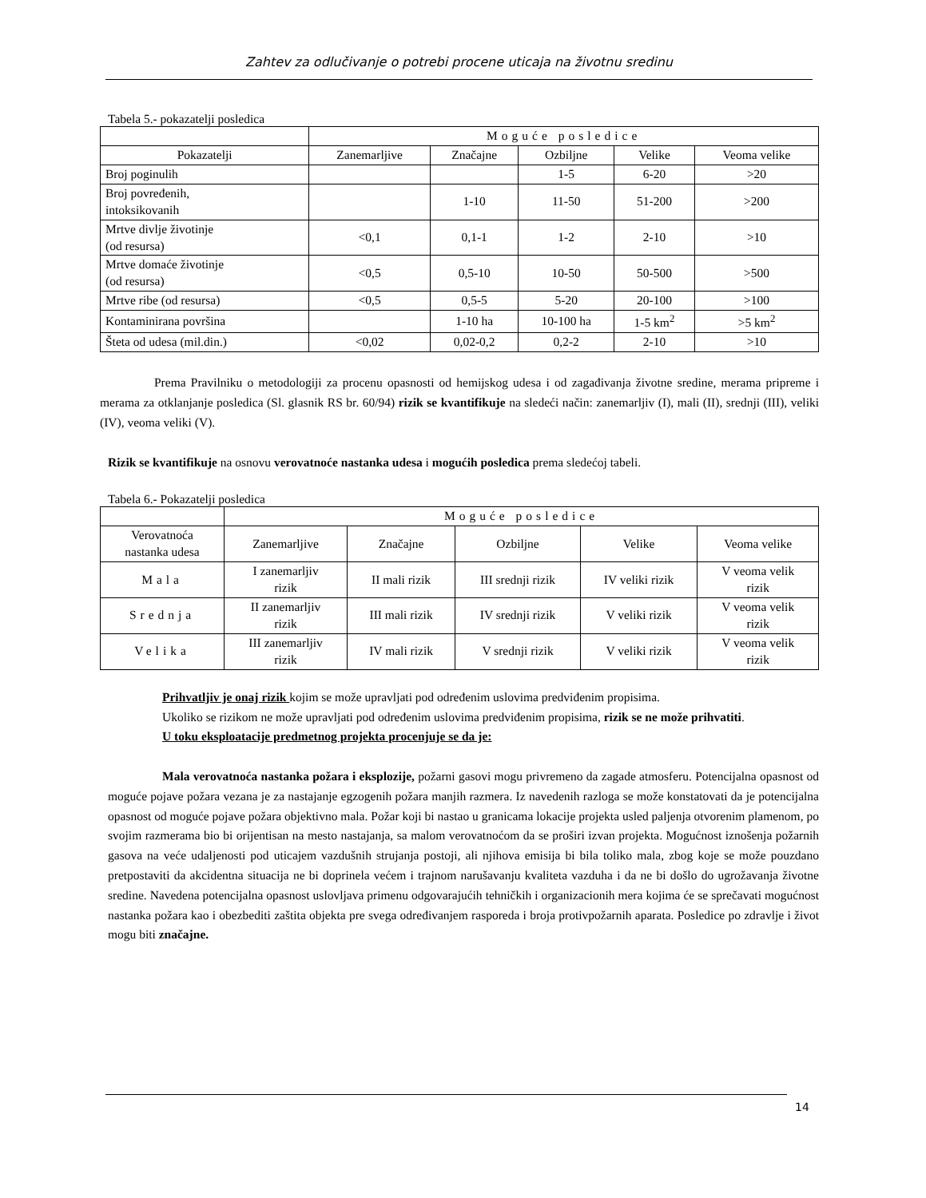Zahtev za odlučivanje o potrebi procene uticaja na životnu sredinu
Tabela 5.- pokazatelji posledica
| | Moguće posledice | | | | |
| Pokazatelji | Zanemarljive | Značajne | Ozbiljne | Velike | Veoma velike |
| Broj poginulih | | | 1-5 | 6-20 | >20 |
| Broj povređenih, intoksikovanih | | 1-10 | 11-50 | 51-200 | >200 |
| Mrtve divlje životinje (od resursa) | <0,1 | 0,1-1 | 1-2 | 2-10 | >10 |
| Mrtve domaće životinje (od resursa) | <0,5 | 0,5-10 | 10-50 | 50-500 | >500 |
| Mrtve ribe (od resursa) | <0,5 | 0,5-5 | 5-20 | 20-100 | >100 |
| Kontaminirana površina | | 1-10 ha | 10-100 ha | 1-5 km<sup>2</sup> | >5 km<sup>2</sup> |
| Šteta od udesa (mil.din.) | <0,02 | 0,02-0,2 | 0,2-2 | 2-10 | >10 |
Prema Pravilniku o metodologiji za procenu opasnosti od hemijskog udesa i od zagađivanja životne sredine, merama pripreme i merama za otklanjanje posledica (Sl. glasnik RS br. 60/94) rizik se kvantifikuje na sledeći način: zanemarljiv (I), mali (II), srednji (III), veliki (IV), veoma veliki (V).
Rizik se kvantifikuje na osnovu verovatnoće nastanka udesa i mogućih posledica prema sledećoj tabeli.
Tabela 6.- Pokazatelji posledica
| | Moguće posledice | | | | |
| Verovatnoća nastanka udesa | Zanemarljive | Značajne | Ozbiljne | Velike | Veoma velike |
| Mala | I zanemarljiv rizik | II mali rizik | III srednji rizik | IV veliki rizik | V veoma velik rizik |
| Srednja | II zanemarljiv rizik | III mali rizik | IV srednji rizik | V veliki rizik | V veoma velik rizik |
| Velika | III zanemarljiv rizik | IV mali rizik | V srednji rizik | V veliki rizik | V veoma velik rizik |
Prihvatljiv je onaj rizik kojim se može upravljati pod određenim uslovima predviđenim propisima.
Ukoliko se rizikom ne može upravljati pod određenim uslovima predviđenim propisima, rizik se ne može prihvatiti.
U toku eksploatacije predmetnog projekta procenjuje se da je:
Mala verovatnoća nastanka požara i eksplozije, požarni gasovi mogu privremeno da zagade atmosferu. Potencijalna opasnost od moguće pojave požara vezana je za nastajanje egzogenih požara manjih razmera. Iz navedenih razloga se može konstatovati da je potencijalna opasnost od moguće pojave požara objektivno mala. Požar koji bi nastao u granicama lokacije projekta usled paljenja otvorenim plamenom, po svojim razmerama bio bi orijentisan na mesto nastajanja, sa malom verovatnoćom da se proširi izvan projekta. Mogućnost iznošenja požarnih gasova na veće udaljenosti pod uticajem vazdušnih strujanja postoji, ali njihova emisija bi bila toliko mala, zbog koje se može pouzdano pretpostaviti da akcidentna situacija ne bi doprinela većem i trajnom narušavanju kvaliteta vazduha i da ne bi došlo do ugrožavanja životne sredine. Navedena potencijalna opasnost uslovljava primenu odgovarajućih tehničkih i organizacionih mera kojima će se sprečavati mogućnost nastanka požara kao i obezbediti zaštita objekta pre svega određivanjem rasporeda i broja protivpožarnih aparata. Posledice po zdravlje i život mogu biti značajne.
14